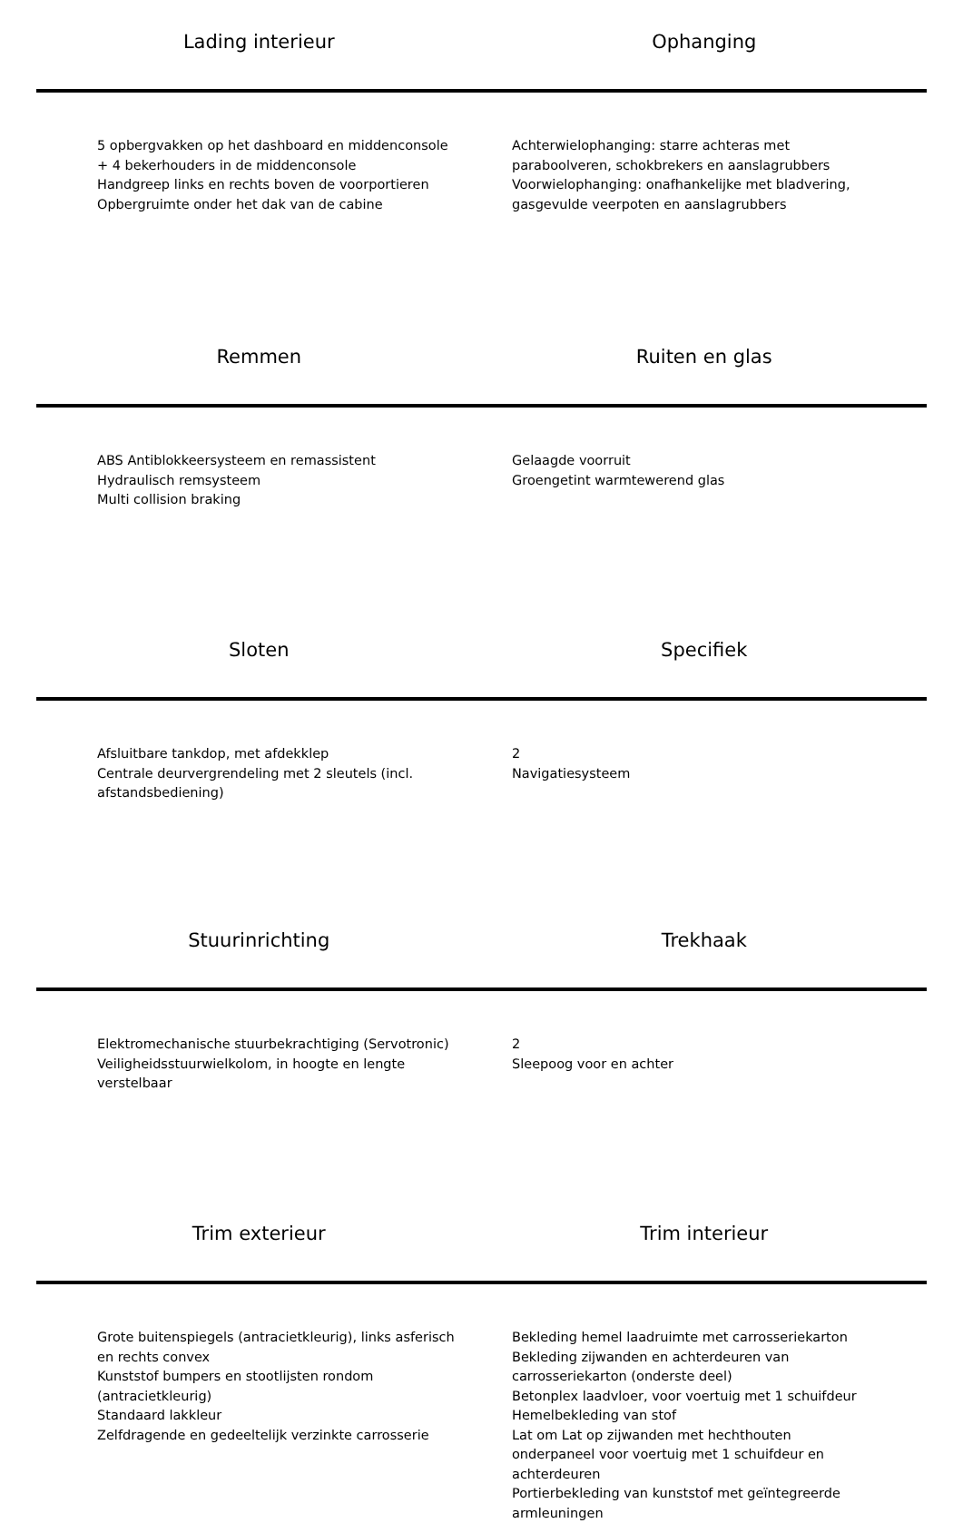Lading interieur Ophanging
5 opbergvakken op het dashboard en middenconsole
+ 4 bekerhouders in de middenconsole
Handgreep links en rechts boven de voorportieren
Opbergruimte onder het dak van de cabine
Achterwielophanging: starre achteras met
paraboolveren, schokbrekers en aanslagrubbers
Voorwielophanging: onafhankelijke met bladvering,
gasgevulde veerpoten en aanslagrubbers
Remmen Ruiten en glas
ABS Antiblokkeersysteem en remassistent
Hydraulisch remsysteem
Multi collision braking
Gelaagde voorruit
Groengetint warmtewerend glas
Sloten Specifiek
Afsluitbare tankdop, met afdekklep
Centrale deurvergrendeling met 2 sleutels (incl.
afstandsbediening)
2
Navigatiesysteem
Stuurinrichting Trekhaak
Elektromechanische stuurbekrachtiging (Servotronic)
Veiligheidsstuurwielkolom, in hoogte en lengte
verstelbaar
2
Sleepoog voor en achter
Trim exterieur Trim interieur
Grote buitenspiegels (antracietkleurig), links asferisch
en rechts convex
Kunststof bumpers en stootlijsten rondom
(antracietkleurig)
Standaard lakkleur
Zelfdragende en gedeeltelijk verzinkte carrosserie
Bekleding hemel laadruimte met carrosseriekarton
Bekleding zijwanden en achterdeuren van
carrosseriekarton (onderste deel)
Betonplex laadvloer, voor voertuig met 1 schuifdeur
Hemelbekleding van stof
Lat om Lat op zijwanden met hechthouten
onderpaneel voor voertuig met 1 schuifdeur en
achterdeuren
Portierbekleding van kunststof met geïntegreerde
armleuningen